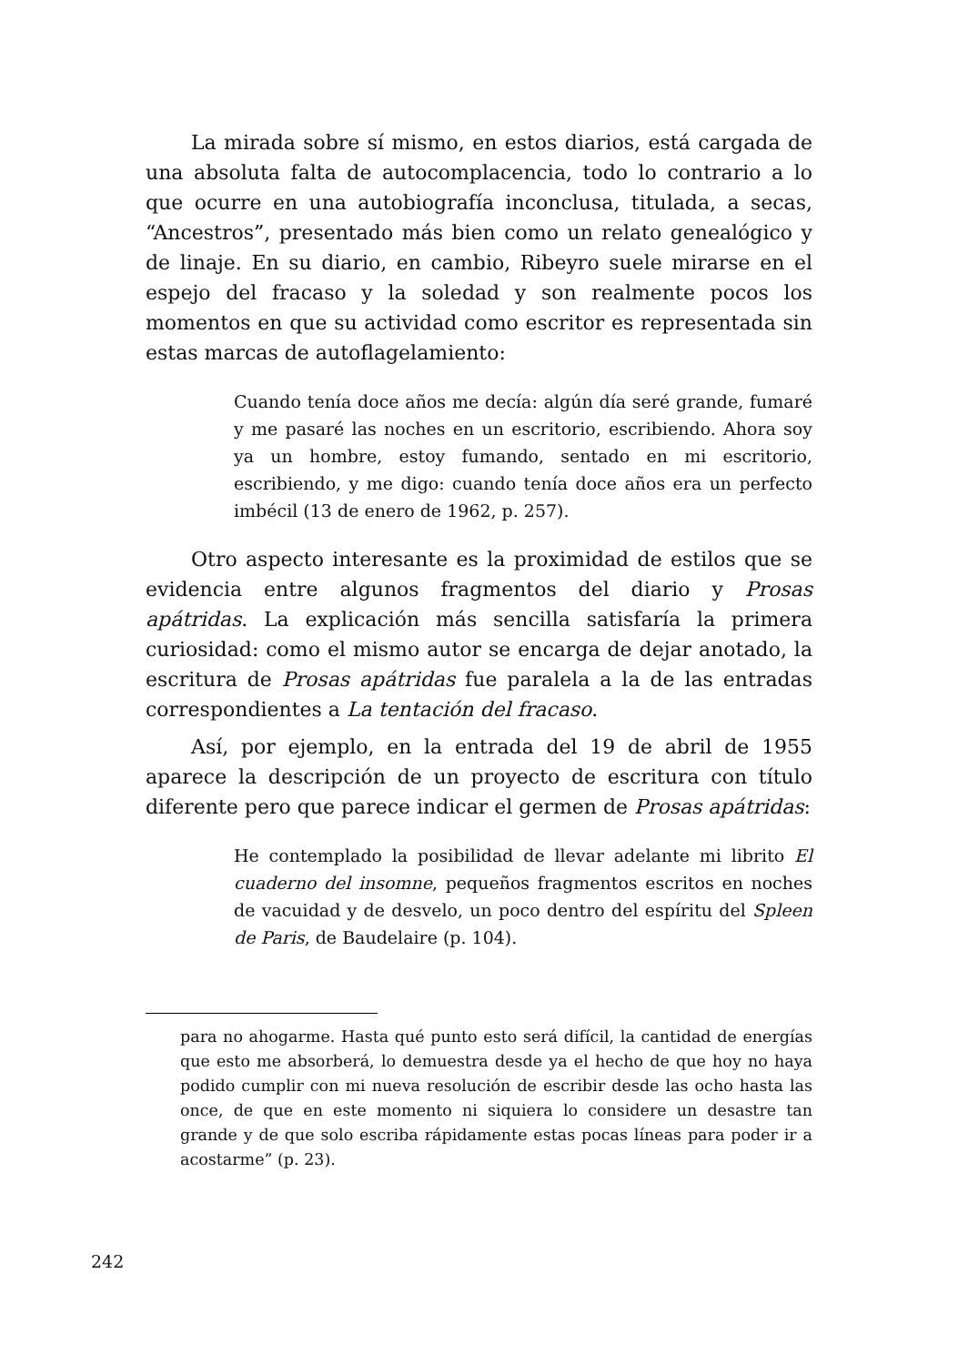La mirada sobre sí mismo, en estos diarios, está cargada de una absoluta falta de autocomplacencia, todo lo contrario a lo que ocurre en una autobiografía inconclusa, titulada, a secas, “Ancestros”, presentado más bien como un relato genealógico y de linaje. En su diario, en cambio, Ribeyro suele mirarse en el espejo del fracaso y la soledad y son realmente pocos los momentos en que su actividad como escritor es representada sin estas marcas de autoflagelamiento:
Cuando tenía doce años me decía: algún día seré grande, fumaré y me pasaré las noches en un escritorio, escribiendo. Ahora soy ya un hombre, estoy fumando, sentado en mi escritorio, escribiendo, y me digo: cuando tenía doce años era un perfecto imbécil (13 de enero de 1962, p. 257).
Otro aspecto interesante es la proximidad de estilos que se evidencia entre algunos fragmentos del diario y Prosas apátridas. La explicación más sencilla satisfaría la primera curiosidad: como el mismo autor se encarga de dejar anotado, la escritura de Prosas apátridas fue paralela a la de las entradas correspondientes a La tentación del fracaso.
Así, por ejemplo, en la entrada del 19 de abril de 1955 aparece la descripción de un proyecto de escritura con título diferente pero que parece indicar el germen de Prosas apátridas:
He contemplado la posibilidad de llevar adelante mi librito El cuaderno del insomne, pequeños fragmentos escritos en noches de vacuidad y de desvelo, un poco dentro del espíritu del Spleen de Paris, de Baudelaire (p. 104).
para no ahogarme. Hasta qué punto esto será difícil, la cantidad de energías que esto me absorberá, lo demuestra desde ya el hecho de que hoy no haya podido cumplir con mi nueva resolución de escribir desde las ocho hasta las once, de que en este momento ni siquiera lo considere un desastre tan grande y de que solo escriba rápidamente estas pocas líneas para poder ir a acostarme” (p. 23).
242